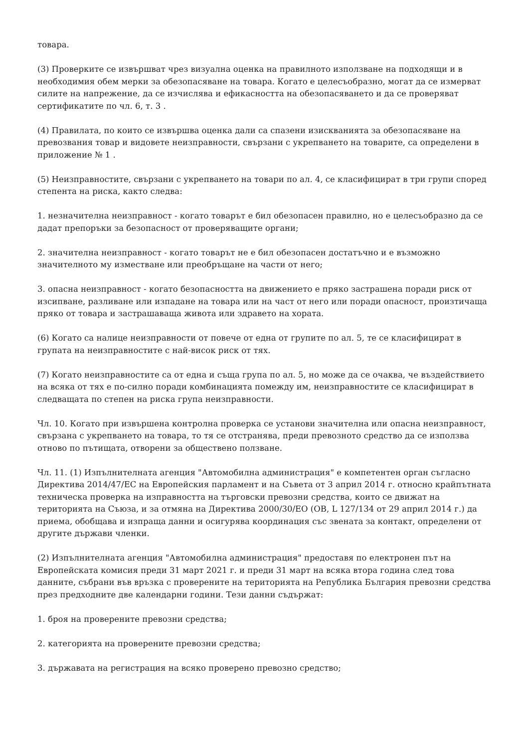товара.
(3) Проверките се извършват чрез визуална оценка на правилното използване на подходящи и в необходимия обем мерки за обезопасяване на товара. Когато е целесъобразно, могат да се измерват силите на напрежение, да се изчислява и ефикасността на обезопасяването и да се проверяват сертификатите по чл. 6, т. 3 .
(4) Правилата, по които се извършва оценка дали са спазени изискванията за обезопасяване на превозвания товар и видовете неизправности, свързани с укрепването на товарите, са определени в приложение № 1 .
(5) Неизправностите, свързани с укрепването на товари по ал. 4, се класифицират в три групи според степента на риска, както следва:
1. незначителна неизправност - когато товарът е бил обезопасен правилно, но е целесъобразно да се дадат препоръки за безопасност от проверяващите органи;
2. значителна неизправност - когато товарът не е бил обезопасен достатъчно и е възможно значителното му изместване или преобръщане на части от него;
3. опасна неизправност - когато безопасността на движението е пряко застрашена поради риск от изсипване, разливане или изпадане на товара или на част от него или поради опасност, произтичаща пряко от товара и застрашаваща живота или здравето на хората.
(6) Когато са налице неизправности от повече от една от групите по ал. 5, те се класифицират в групата на неизправностите с най-висок риск от тях.
(7) Когато неизправностите са от една и съща група по ал. 5, но може да се очаква, че въздействието на всяка от тях е по-силно поради комбинацията помежду им, неизправностите се класифицират в следващата по степен на риска група неизправности.
Чл. 10. Когато при извършена контролна проверка се установи значителна или опасна неизправност, свързана с укрепването на товара, то тя се отстранява, преди превозното средство да се използва отново по пътищата, отворени за обществено ползване.
Чл. 11. (1) Изпълнителната агенция "Автомобилна администрация" е компетентен орган съгласно Директива 2014/47/ЕС на Европейския парламент и на Съвета от 3 април 2014 г. относно крайпътната техническа проверка на изправността на търговски превозни средства, които се движат на територията на Съюза, и за отмяна на Директива 2000/30/ЕО (ОВ, L 127/134 от 29 април 2014 г.) да приема, обобщава и изпраща данни и осигурява координация със звената за контакт, определени от другите държави членки.
(2) Изпълнителната агенция "Автомобилна администрация" предоставя по електронен път на Европейската комисия преди 31 март 2021 г. и преди 31 март на всяка втора година след това данните, събрани във връзка с проверените на територията на Република България превозни средства през предходните две календарни години. Тези данни съдържат:
1. броя на проверените превозни средства;
2. категорията на проверените превозни средства;
3. държавата на регистрация на всяко проверено превозно средство;